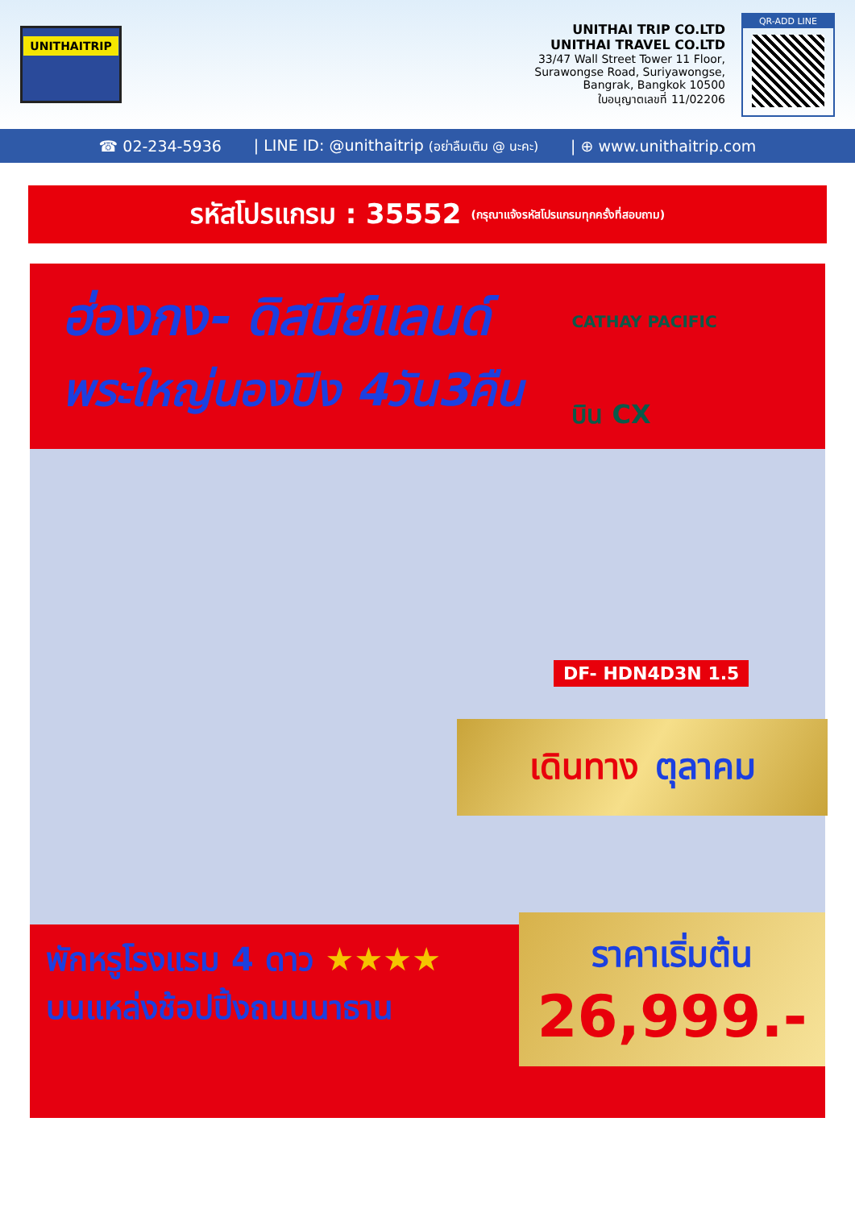UNITHAITRIP
UNITHAI TRIP CO.LTD
UNITHAI TRAVEL CO.LTD
33/47 Wall Street Tower 11 Floor,
Surawongse Road, Suriyawongse,
Bangrak, Bangkok 10500
ใบอนุญาตเลขที่ 11/02206
QR-ADD LINE
☎ 02-234-5936 | LINE ID: @unithaitrip (อย่าลืมเติม @ นะคะ) | ⊕ www.unithaitrip.com
รหัสโปรแกรม : 35552 (กรุณาแจ้งรหัสโปรแกรมทุกครั้งที่สอบถาม)
ฮ่องกง- ดิสนีย์แลนด์
พระใหญ่นองปิง 4วัน3คืน
CATHAY PACIFIC
บิน CX
DF- HDN4D3N 1.5
เดินทาง ตุลาคม
พักหรูโรงแรม 4 ดาว ★★★★
บนแหล่งช้อปปิ้งถนนนาธาน
ราคาเริ่มต้น
26,999.-